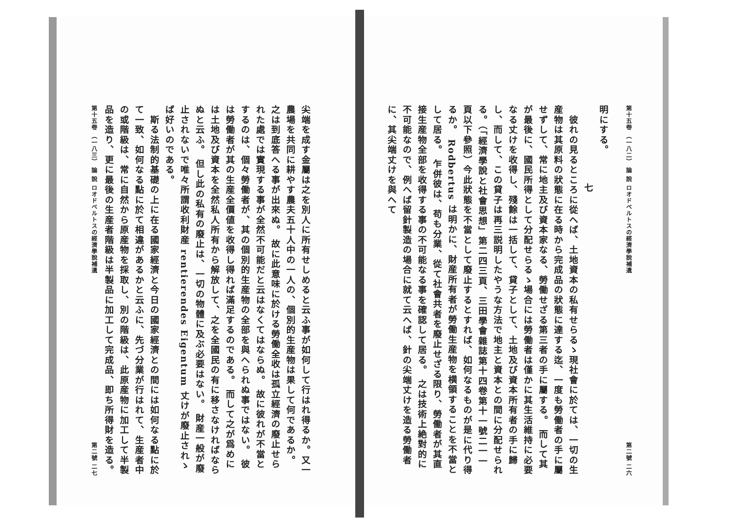第十五卷 （一八二） 論 說 ロオドベルトスの經濟學說補遺 第二號 二六
明にする。
七
　彼れの見るところに從へば、土地資本の私有せらるゝ現社會に於ては、一切の生産物は其原料の狀態に在る時から完成品の狀態に達する迄、一度も勞働者の手に屬せずして、常に地主及び資本家なる、勞働せざる第三者の手に屬する。 而して其が最後に、國民所得として分配せらるゝ場合には勞働者は僅かに其生活維持に必要なる丈けを收得し、殘餘は一括して、貸子として、土地及び資本所有者の手に歸し、而して、この貸子は再三説明したやうな方法で地主と資本との間に分配せられる。（「經濟學說と社會思想」第二四三頁、三田學會雜誌第十四卷第十一號二一一頁以下參照）今此狀態を不當として廢止するとすれば、如何なるものが是に代り得るか。 Rodbertus は明かに、財産所有者が勞働生産物を横領することを不當として居る。 乍併彼は、苟も分業、從て社會共者を廢止せざる限り、勞働者が其直接生産物全部を收得する事の不可能なる事を確認して居る。 之は技術上絶對的に不可能なので、例へば留針製造の場合に就て云へば、針の尖端丈けを造る勞働者に、其尖端丈けを與へて
尖端を成す金屬は之を別人に所有せしめると云ふ事が如何して行はれ得るか。又一農場を共同に耕やす農夫五十人中の一人の、個別的生産物は果して何であるか。 之は到底答へる事が出來ぬ。 故に此意味に於ける勞働全收は孤立經濟の廢止せられた處では實現する事が全然不可能だと云はなくてはならぬ。 故に彼れが不當とするのは、個々勞働者が、其の個別的生産物の全部を與へられぬ事ではない。 彼は勞働者が其の生産全價値を收得し得れば滿足するのである。 而して之が爲めには土地及び資本を全然私人所有から解放して、之を全國民の有に移さなければならぬと云ふ。 但し此の私有の廢止は、一切の物體に及ぶ必要はない。 財産一般が廢止されないで唯々所謂收利財産 rentierendes Eigentum 丈けが廢止されゝば好いのである。
　斯る法制的基礎の上に在る國家經濟と今日の國家經濟との間には如何なる點に於て一致、如何なる點に於て相違があるかと云ふに、先づ分業が行はれて、生産者中の或階級は、常に自然から原産物を採取し、別の階級は、此原産物に加工して半製品を造り、更に最後の生産者階級は半製品に加工して完成品、即ち所得財を造る。
第十五卷 （一八三） 論 說 ロオドベルトスの經濟學說補遺 第二號 二七